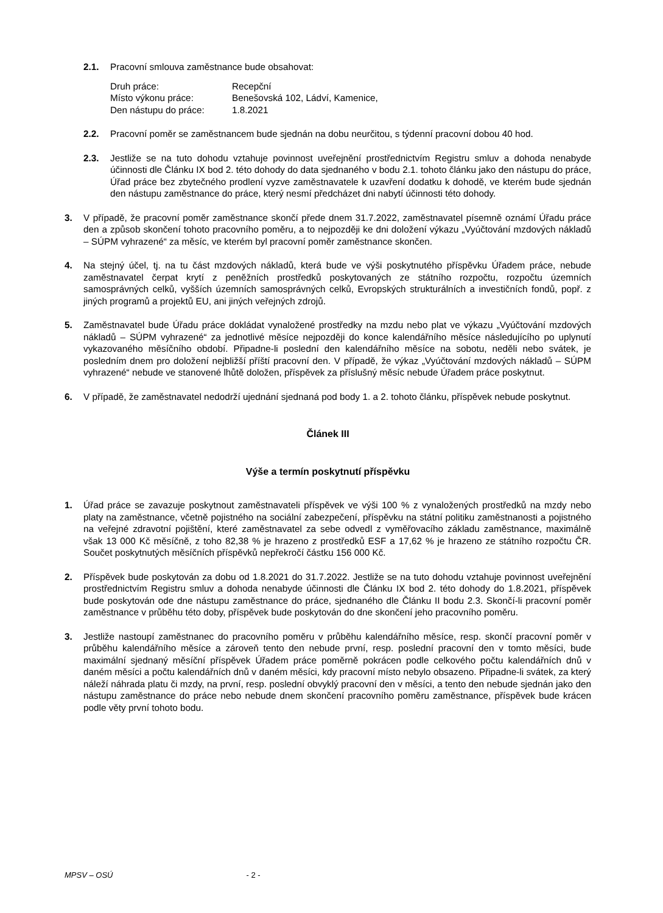2.1. Pracovní smlouva zaměstnance bude obsahovat:
Druh práce: Recepční
Místo výkonu práce: Benešovská 102, Ládví, Kamenice,
Den nástupu do práce: 1.8.2021
2.2. Pracovní poměr se zaměstnancem bude sjednán na dobu neurčitou, s týdenní pracovní dobou 40 hod.
2.3. Jestliže se na tuto dohodu vztahuje povinnost uveřejnění prostřednictvím Registru smluv a dohoda nenabyde účinnosti dle Článku IX bod 2. této dohody do data sjednaného v bodu 2.1. tohoto článku jako den nástupu do práce, Úřad práce bez zbytečného prodlení vyzve zaměstnavatele k uzavření dodatku k dohodě, ve kterém bude sjednán den nástupu zaměstnance do práce, který nesmí předcházet dni nabytí účinnosti této dohody.
3. V případě, že pracovní poměr zaměstnance skončí přede dnem 31.7.2022, zaměstnavatel písemně oznámí Úřadu práce den a způsob skončení tohoto pracovního poměru, a to nejpozději ke dni doložení výkazu „Vyúčtování mzdových nákladů – SÚPM vyhrazené“ za měsíc, ve kterém byl pracovní poměr zaměstnance skončen.
4. Na stejný účel, tj. na tu část mzdových nákladů, která bude ve výši poskytnutého příspěvku Úřadem práce, nebude zaměstnavatel čerpat krytí z peněžních prostředků poskytovaných ze státního rozpočtu, rozpočtu územních samosprávných celků, vyšších územních samosprávných celků, Evropských strukturálních a investičních fondů, popř. z jiných programů a projektů EU, ani jiných veřejných zdrojů.
5. Zaměstnavatel bude Úřadu práce dokládat vynaložené prostředky na mzdu nebo plat ve výkazu „Vyúčtování mzdových nákladů – SÚPM vyhrazené“ za jednotlivé měsíce nejpozději do konce kalendářního měsíce následujícího po uplynutí vykazovaného měsíčního období. Připadne-li poslední den kalendářního měsíce na sobotu, neděli nebo svátek, je posledním dnem pro doložení nejbližší příští pracovní den. V případě, že výkaz „Vyúčtování mzdových nákladů – SÚPM vyhrazené“ nebude ve stanovené lhůtě doložen, příspěvek za příslušný měsíc nebude Úřadem práce poskytnut.
6. V případě, že zaměstnavatel nedodrží ujednání sjednaná pod body 1. a 2. tohoto článku, příspěvek nebude poskytnut.
Článek III
Výše a termín poskytnutí příspěvku
1. Úřad práce se zavazuje poskytnout zaměstnavateli příspěvek ve výši 100 % z vynaložených prostředků na mzdy nebo platy na zaměstnance, včetně pojistného na sociální zabezpečení, příspěvku na státní politiku zaměstnanosti a pojistného na veřejné zdravotní pojištění, které zaměstnavatel za sebe odvedl z vyměřovacího základu zaměstnance, maximálně však 13 000 Kč měsíčně, z toho 82,38 % je hrazeno z prostředků ESF a 17,62 % je hrazeno ze státního rozpočtu ČR. Součet poskytnutých měsíčních příspěvků nepřekročí částku 156 000 Kč.
2. Příspěvek bude poskytován za dobu od 1.8.2021 do 31.7.2022. Jestliže se na tuto dohodu vztahuje povinnost uveřejnění prostřednictvím Registru smluv a dohoda nenabyde účinnosti dle Článku IX bod 2. této dohody do 1.8.2021, příspěvek bude poskytován ode dne nástupu zaměstnance do práce, sjednaného dle Článku II bodu 2.3. Skončí-li pracovní poměr zaměstnance v průběhu této doby, příspěvek bude poskytován do dne skončení jeho pracovního poměru.
3. Jestliže nastoupí zaměstnanec do pracovního poměru v průběhu kalendářního měsíce, resp. skončí pracovní poměr v průběhu kalendářního měsíce a zároveň tento den nebude první, resp. poslední pracovní den v tomto měsíci, bude maximální sjednaný měsíční příspěvek Úřadem práce poměrně pokrácen podle celkového počtu kalendářních dnů v daném měsíci a počtu kalendářních dnů v daném měsíci, kdy pracovní místo nebylo obsazeno. Připadne-li svátek, za který náleží náhrada platu či mzdy, na první, resp. poslední obvyklý pracovní den v měsíci, a tento den nebude sjednán jako den nástupu zaměstnance do práce nebo nebude dnem skončení pracovního poměru zaměstnance, příspěvek bude krácen podle věty první tohoto bodu.
MPSV – OSÚ
- 2 -